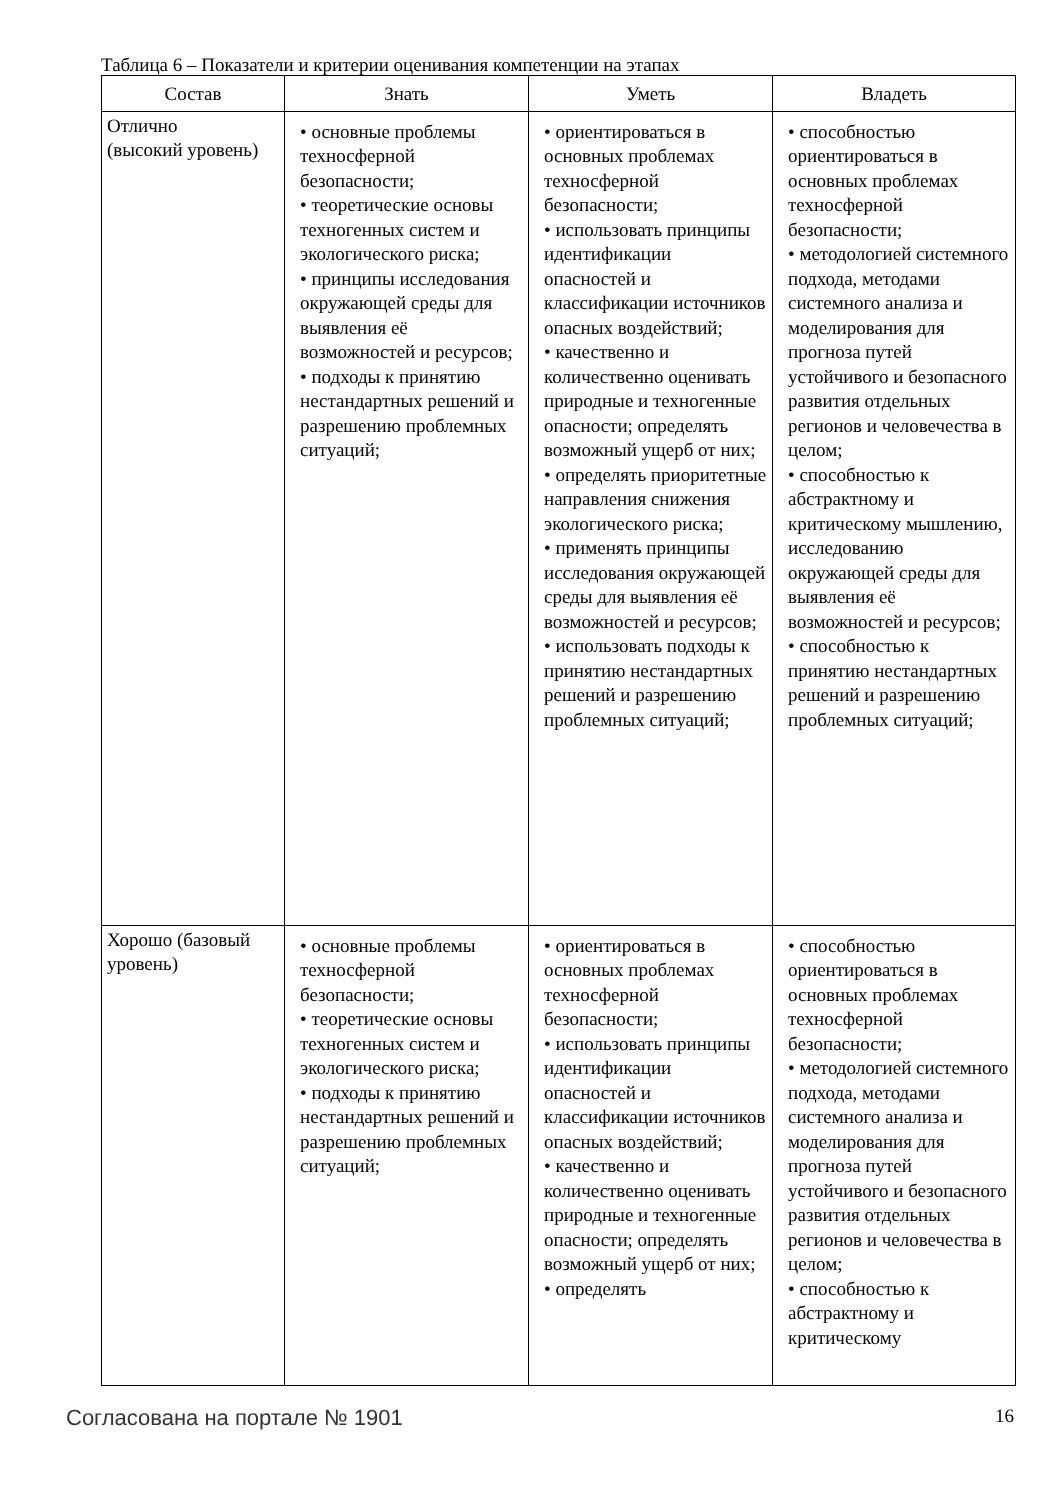Таблица 6 – Показатели и критерии оценивания компетенции на этапах
| Состав | Знать | Уметь | Владеть |
| --- | --- | --- | --- |
| Отлично (высокий уровень) | • основные проблемы техносферной безопасности; • теоретические основы техногенных систем и экологического риска; • принципы исследования окружающей среды для выявления её возможностей и ресурсов; • подходы к принятию нестандартных решений и разрешению проблемных ситуаций; | • ориентироваться в основных проблемах техносферной безопасности; • использовать принципы идентификации опасностей и классификации источников опасных воздействий; • качественно и количественно оценивать природные и техногенные опасности; определять возможный ущерб от них; • определять приоритетные направления снижения экологического риска; • применять принципы исследования окружающей среды для выявления её возможностей и ресурсов; • использовать подходы к принятию нестандартных решений и разрешению проблемных ситуаций; | • способностью ориентироваться в основных проблемах техносферной безопасности; • методологией системного подхода, методами системного анализа и моделирования для прогноза путей устойчивого и безопасного развития отдельных регионов и человечества в целом; • способностью к абстрактному и критическому мышлению, исследованию окружающей среды для выявления её возможностей и ресурсов; • способностью к принятию нестандартных решений и разрешению проблемных ситуаций; |
| Хорошо (базовый уровень) | • основные проблемы техносферной безопасности; • теоретические основы техногенных систем и экологического риска; • подходы к принятию нестандартных решений и разрешению проблемных ситуаций; | • ориентироваться в основных проблемах техносферной безопасности; • использовать принципы идентификации опасностей и классификации источников опасных воздействий; • качественно и количественно оценивать природные и техногенные опасности; определять возможный ущерб от них; • определять | • способностью ориентироваться в основных проблемах техносферной безопасности; • методологией системного подхода, методами системного анализа и моделирования для прогноза путей устойчивого и безопасного развития отдельных регионов и человечества в целом; • способностью к абстрактному и критическому |
Согласована на портале № 1901 16